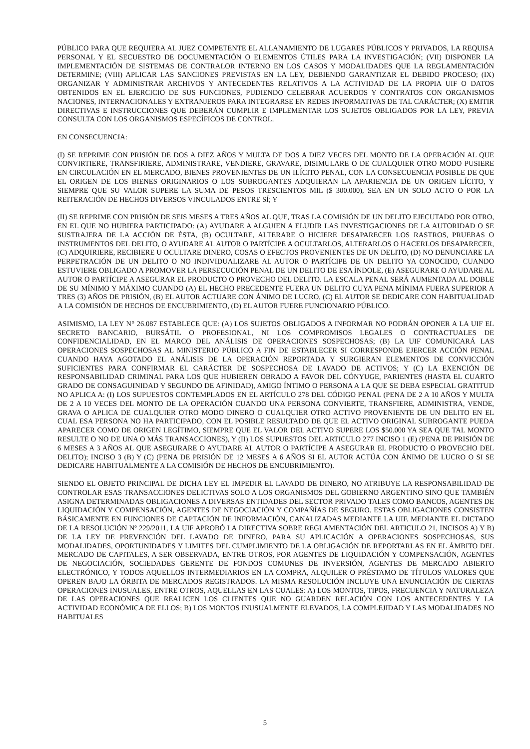PÚBLICO PARA QUE REQUIERA AL JUEZ COMPETENTE EL ALLANAMIENTO DE LUGARES PÚBLICOS Y PRIVADOS, LA REQUISA PERSONAL Y EL SECUESTRO DE DOCUMENTACIÓN O ELEMENTOS ÚTILES PARA LA INVESTIGACIÓN; (VII) DISPONER LA IMPLEMENTACIÓN DE SISTEMAS DE CONTRALOR INTERNO EN LOS CASOS Y MODALIDADES QUE LA REGLAMENTACIÓN DETERMINE; (VIII) APLICAR LAS SANCIONES PREVISTAS EN LA LEY, DEBIENDO GARANTIZAR EL DEBIDO PROCESO; (IX) ORGANIZAR Y ADMINISTRAR ARCHIVOS Y ANTECEDENTES RELATIVOS A LA ACTIVIDAD DE LA PROPIA UIF O DATOS OBTENIDOS EN EL EJERCICIO DE SUS FUNCIONES, PUDIENDO CELEBRAR ACUERDOS Y CONTRATOS CON ORGANISMOS NACIONES, INTERNACIONALES Y EXTRANJEROS PARA INTEGRARSE EN REDES INFORMATIVAS DE TAL CARÁCTER; (X) EMITIR DIRECTIVAS E INSTRUCCIONES QUE DEBERÁN CUMPLIR E IMPLEMENTAR LOS SUJETOS OBLIGADOS POR LA LEY, PREVIA CONSULTA CON LOS ORGANISMOS ESPECÍFICOS DE CONTROL.
EN CONSECUENCIA:
(I) SE REPRIME CON PRISIÓN DE DOS A DIEZ AÑOS Y MULTA DE DOS A DIEZ VECES DEL MONTO DE LA OPERACIÓN AL QUE CONVIRTIERE, TRANSFIRIERE, ADMINISTRARE, VENDIERE, GRAVARE, DISIMULARE O DE CUALQUIER OTRO MODO PUSIERE EN CIRCULACIÓN EN EL MERCADO, BIENES PROVENIENTES DE UN ILÍCITO PENAL, CON LA CONSECUENCIA POSIBLE DE QUE EL ORIGEN DE LOS BIENES ORIGINARIOS O LOS SUBROGANTES ADQUIERAN LA APARIENCIA DE UN ORIGEN LÍCITO, Y SIEMPRE QUE SU VALOR SUPERE LA SUMA DE PESOS TRESCIENTOS MIL ($ 300.000), SEA EN UN SOLO ACTO O POR LA REITERACIÓN DE HECHOS DIVERSOS VINCULADOS ENTRE SÍ; Y
(II) SE REPRIME CON PRISIÓN DE SEIS MESES A TRES AÑOS AL QUE, TRAS LA COMISIÓN DE UN DELITO EJECUTADO POR OTRO, EN EL QUE NO HUBIERA PARTICIPADO: (A) AYUDARE A ALGUIEN A ELUDIR LAS INVESTIGACIONES DE LA AUTORIDAD O SE SUSTRAJERA DE LA ACCIÓN DE ÉSTA, (B) OCULTARE, ALTERARE O HICIERE DESAPARECER LOS RASTROS, PRUEBAS O INSTRUMENTOS DEL DELITO, O AYUDARE AL AUTOR O PARTÍCIPE A OCULTARLOS, ALTERARLOS O HACERLOS DESAPARECER, (C) ADQUIRIERE, RECIBIERE U OCULTARE DINERO, COSAS O EFECTOS PROVENIENTES DE UN DELITO, (D) NO DENUNCIARE LA PERPETRACIÓN DE UN DELITO O NO INDIVIDUALIZARE AL AUTOR O PARTÍCIPE DE UN DELITO YA CONOCIDO, CUANDO ESTUVIERE OBLIGADO A PROMOVER LA PERSECUCIÓN PENAL DE UN DELITO DE ESA ÍNDOLE, (E) ASEGURARE O AYUDARE AL AUTOR O PARTÍCIPE A ASEGURAR EL PRODUCTO O PROVECHO DEL DELITO. LA ESCALA PENAL SERÁ AUMENTADA AL DOBLE DE SU MÍNIMO Y MÁXIMO CUANDO (A) EL HECHO PRECEDENTE FUERA UN DELITO CUYA PENA MÍNIMA FUERA SUPERIOR A TRES (3) AÑOS DE PRISIÓN, (B) EL AUTOR ACTUARE CON ÁNIMO DE LUCRO, (C) EL AUTOR SE DEDICARE CON HABITUALIDAD A LA COMISIÓN DE HECHOS DE ENCUBRIMIENTO, (D) EL AUTOR FUERE FUNCIONARIO PÚBLICO.
ASIMISMO, LA LEY N° 26.087 ESTABLECE QUE: (A) LOS SUJETOS OBLIGADOS A INFORMAR NO PODRÁN OPONER A LA UIF EL SECRETO BANCARIO, BURSÁTIL O PROFESIONAL, NI LOS COMPROMISOS LEGALES O CONTRACTUALES DE CONFIDENCIALIDAD, EN EL MARCO DEL ANÁLISIS DE OPERACIONES SOSPECHOSAS; (B) LA UIF COMUNICARÁ LAS OPERACIONES SOSPECHOSAS AL MINISTERIO PÚBLICO A FIN DE ESTABLECER SI CORRESPONDE EJERCER ACCIÓN PENAL CUANDO HAYA AGOTADO EL ANÁLISIS DE LA OPERACIÓN REPORTADA Y SURGIERAN ELEMENTOS DE CONVICCIÓN SUFICIENTES PARA CONFIRMAR EL CARÁCTER DE SOSPECHOSA DE LAVADO DE ACTIVOS; Y (C) LA EXENCIÓN DE RESPONSABILIDAD CRIMINAL PARA LOS QUE HUBIEREN OBRADO A FAVOR DEL CÓNYUGE, PARIENTES (HASTA EL CUARTO GRADO DE CONSAGUINIDAD Y SEGUNDO DE AFINIDAD), AMIGO ÍNTIMO O PERSONA A LA QUE SE DEBA ESPECIAL GRATITUD NO APLICA A: (I) LOS SUPUESTOS CONTEMPLADOS EN EL ARTÍCULO 278 DEL CÓDIGO PENAL (PENA DE 2 A 10 AÑOS Y MULTA DE 2 A 10 VECES DEL MONTO DE LA OPERACIÓN CUANDO UNA PERSONA CONVIERTE, TRANSFIERE, ADMINISTRA, VENDE, GRAVA O APLICA DE CUALQUIER OTRO MODO DINERO O CUALQUIER OTRO ACTIVO PROVENIENTE DE UN DELITO EN EL CUAL ESA PERSONA NO HA PARTICIPADO, CON EL POSIBLE RESULTADO DE QUE EL ACTIVO ORIGINAL SUBROGANTE PUEDA APARECER COMO DE ORIGEN LEGÍTIMO, SIEMPRE QUE EL VALOR DEL ACTIVO SUPERE LOS $50.000 YA SEA QUE TAL MONTO RESULTE O NO DE UNA O MÁS TRANSACCIONES), Y (II) LOS SUPUESTOS DEL ARTICULO 277 INCISO 1 (E) (PENA DE PRISIÓN DE 6 MESES A 3 AÑOS AL QUE ASEGURARE O AYUDARE AL AUTOR O PARTÍCIPE A ASEGURAR EL PRODUCTO O PROVECHO DEL DELITO); INCISO 3 (B) Y (C) (PENA DE PRISIÓN DE 12 MESES A 6 AÑOS SI EL AUTOR ACTÚA CON ÁNIMO DE LUCRO O SI SE DEDICARE HABITUALMENTE A LA COMISIÓN DE HECHOS DE ENCUBRIMIENTO).
SIENDO EL OBJETO PRINCIPAL DE DICHA LEY EL IMPEDIR EL LAVADO DE DINERO, NO ATRIBUYE LA RESPONSABILIDAD DE CONTROLAR ESAS TRANSACCIONES DELICTIVAS SOLO A LOS ORGANISMOS DEL GOBIERNO ARGENTINO SINO QUE TAMBIÉN ASIGNA DETERMINADAS OBLIGACIONES A DIVERSAS ENTIDADES DEL SECTOR PRIVADO TALES COMO BANCOS, AGENTES DE LIQUIDACIÓN Y COMPENSACIÓN, AGENTES DE NEGOCIACIÓN Y COMPAÑÍAS DE SEGURO. ESTAS OBLIGACIONES CONSISTEN BÁSICAMENTE EN FUNCIONES DE CAPTACIÓN DE INFORMACIÓN, CANALIZADAS MEDIANTE LA UIF. MEDIANTE EL DICTADO DE LA RESOLUCIÓN Nº 229/2011, LA UIF APROBÓ LA DIRECTIVA SOBRE REGLAMENTACIÓN DEL ARTICULO 21, INCISOS A) Y B) DE LA LEY DE PREVENCIÓN DEL LAVADO DE DINERO, PARA SU APLICACIÓN A OPERACIONES SOSPECHOSAS, SUS MODALIDADES, OPORTUNIDADES Y LIMITES DEL CUMPLIMIENTO DE LA OBLIGACIÓN DE REPORTARLAS EN EL ÁMBITO DEL MERCADO DE CAPITALES, A SER OBSERVADA, ENTRE OTROS, POR AGENTES DE LIQUIDACIÓN Y COMPENSACIÓN, AGENTES DE NEGOCIACIÓN, SOCIEDADES GERENTE DE FONDOS COMUNES DE INVERSIÓN, AGENTES DE MERCADO ABIERTO ELECTRÓNICO, Y TODOS AQUELLOS INTERMEDIARIOS EN LA COMPRA, ALQUILER O PRÉSTAMO DE TÍTULOS VALORES QUE OPEREN BAJO LA ÓRBITA DE MERCADOS REGISTRADOS. LA MISMA RESOLUCIÓN INCLUYE UNA ENUNCIACIÓN DE CIERTAS OPERACIONES INUSUALES, ENTRE OTROS, AQUELLAS EN LAS CUALES: A) LOS MONTOS, TIPOS, FRECUENCIA Y NATURALEZA DE LAS OPERACIONES QUE REALICEN LOS CLIENTES QUE NO GUARDEN RELACIÓN CON LOS ANTECEDENTES Y LA ACTIVIDAD ECONÓMICA DE ELLOS; B) LOS MONTOS INUSUALMENTE ELEVADOS, LA COMPLEJIDAD Y LAS MODALIDADES NO HABITUALES
5